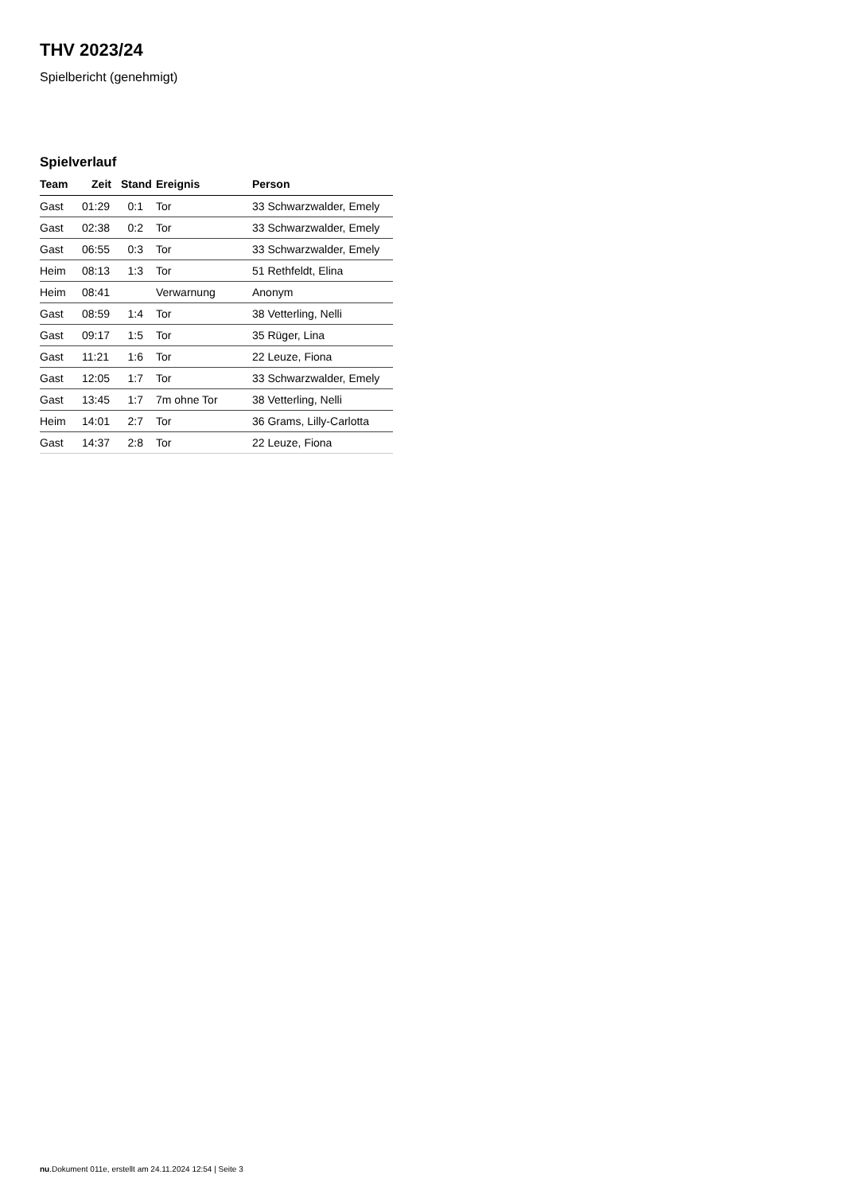THV 2023/24
Spielbericht (genehmigt)
Spielverlauf
| Team | Zeit | Stand | Ereignis | Person |
| --- | --- | --- | --- | --- |
| Gast | 01:29 | 0:1 | Tor | 33 Schwarzwalder, Emely |
| Gast | 02:38 | 0:2 | Tor | 33 Schwarzwalder, Emely |
| Gast | 06:55 | 0:3 | Tor | 33 Schwarzwalder, Emely |
| Heim | 08:13 | 1:3 | Tor | 51 Rethfeldt, Elina |
| Heim | 08:41 | | Verwarnung | Anonym |
| Gast | 08:59 | 1:4 | Tor | 38 Vetterling, Nelli |
| Gast | 09:17 | 1:5 | Tor | 35 Rüger, Lina |
| Gast | 11:21 | 1:6 | Tor | 22 Leuze, Fiona |
| Gast | 12:05 | 1:7 | Tor | 33 Schwarzwalder, Emely |
| Gast | 13:45 | 1:7 | 7m ohne Tor | 38 Vetterling, Nelli |
| Heim | 14:01 | 2:7 | Tor | 36 Grams, Lilly-Carlotta |
| Gast | 14:37 | 2:8 | Tor | 22 Leuze, Fiona |
nu.Dokument 011e, erstellt am 24.11.2024 12:54 | Seite 3